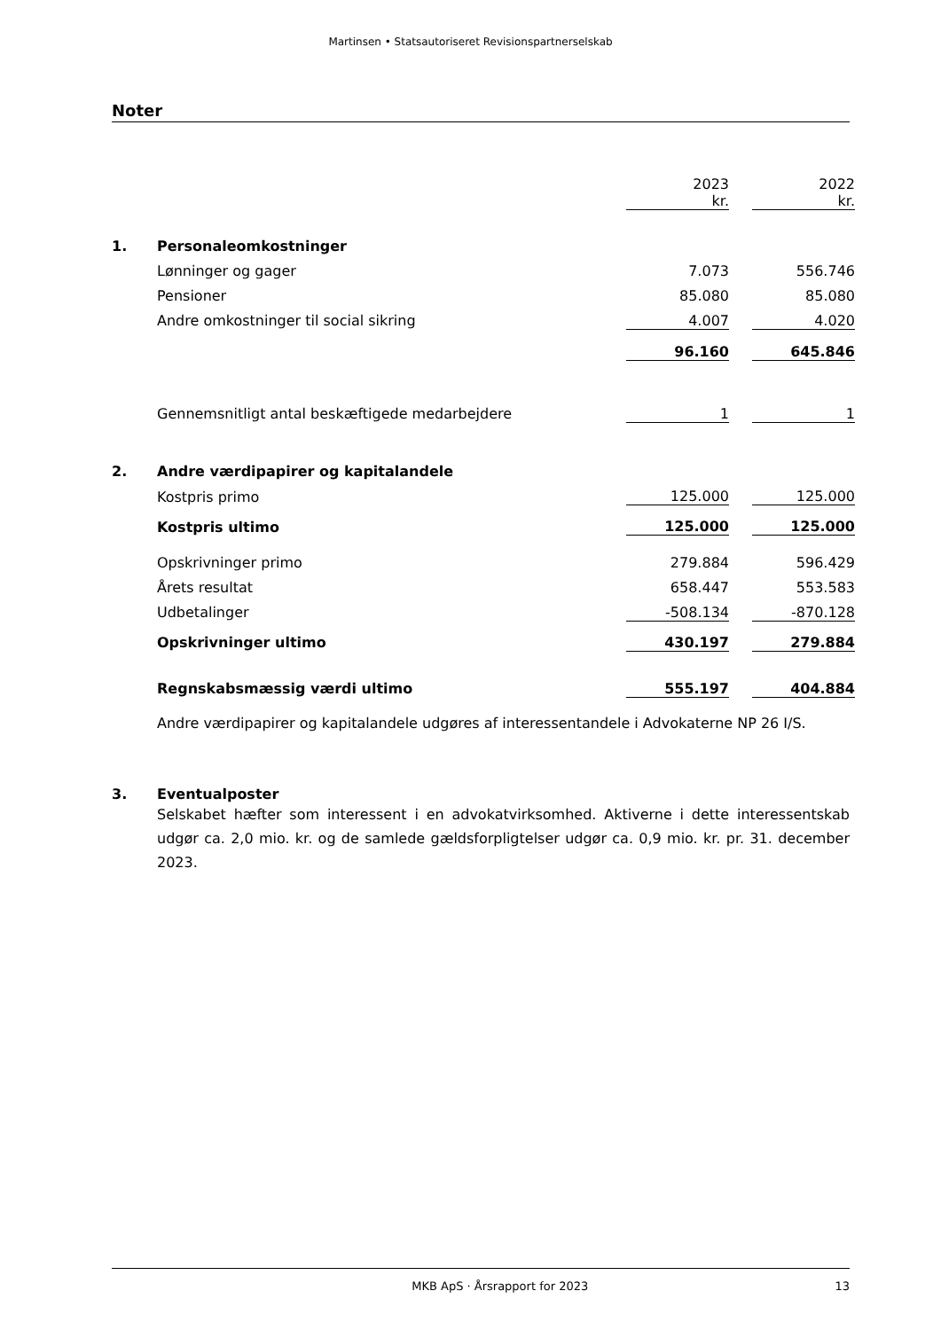Martinsen • Statsautoriseret Revisionspartnerselskab
Noter
| | | 2023 kr. | | 2022 kr. |
| 1. | Personaleomkostninger | | | |
| | Lønninger og gager | 7.073 | | 556.746 |
| | Pensioner | 85.080 | | 85.080 |
| | Andre omkostninger til social sikring | 4.007 | | 4.020 |
| | | 96.160 | | 645.846 |
| | Gennemsnitligt antal beskæftigede medarbejdere | 1 | | 1 |
| 2. | Andre værdipapirer og kapitalandele | | | |
| | Kostpris primo | 125.000 | | 125.000 |
| | Kostpris ultimo | 125.000 | | 125.000 |
| | Opskrivninger primo | 279.884 | | 596.429 |
| | Årets resultat | 658.447 | | 553.583 |
| | Udbetalinger | -508.134 | | -870.128 |
| | Opskrivninger ultimo | 430.197 | | 279.884 |
| | Regnskabsmæssig værdi ultimo | 555.197 | | 404.884 |
| | Andre værdipapirer og kapitalandele udgøres af interessentandele i Advokaterne NP 26 I/S. | | | |
| 3. | Eventualposter | | | |
| | Selskabet hæfter som interessent i en advokatvirksomhed. Aktiverne i dette interessentskab udgør ca. 2,0 mio. kr. og de samlede gældsforpligtelser udgør ca. 0,9 mio. kr. pr. 31. december 2023. | | | |
MKB ApS · Årsrapport for 2023 13